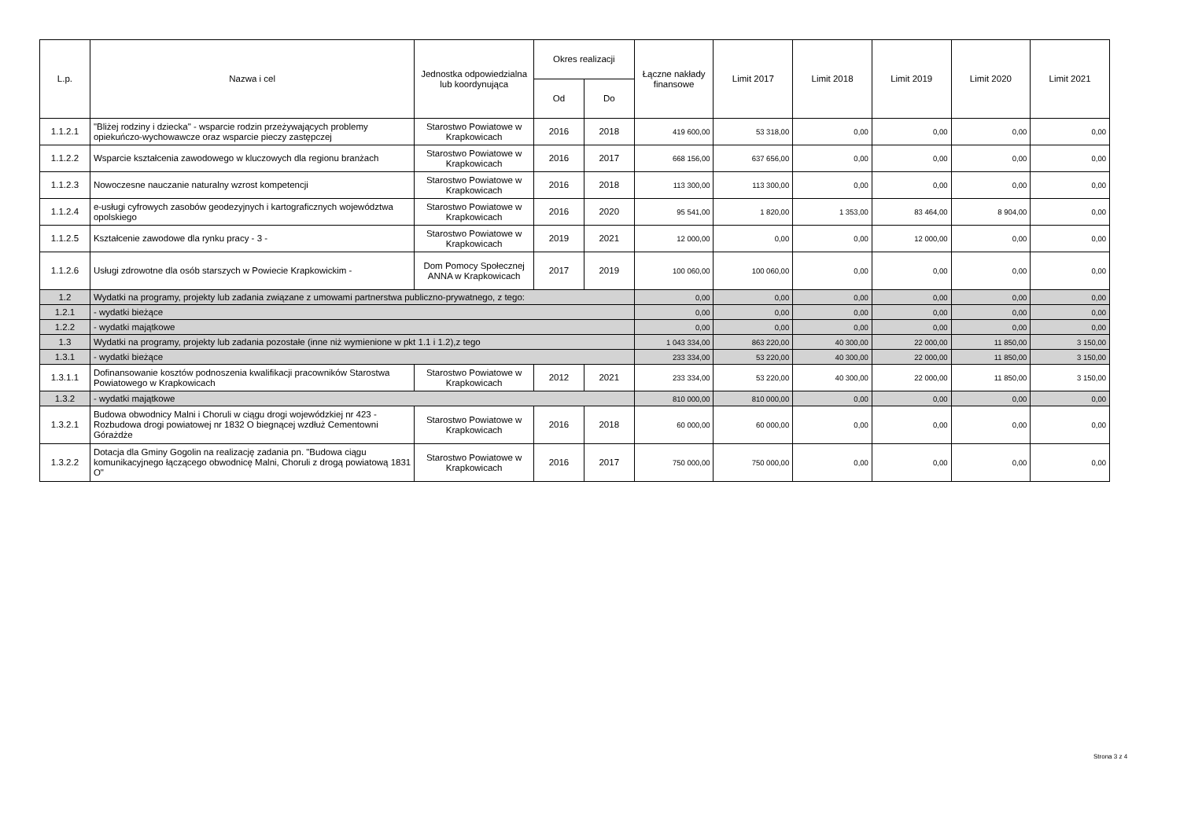| L.p. | Nazwa i cel | Jednostka odpowiedzialna lub koordynująca | Okres realizacji | | Łączne nakłady finansowe | Limit 2017 | Limit 2018 | Limit 2019 | Limit 2020 | Limit 2021 |
| --- | --- | --- | --- | --- | --- | --- | --- | --- | --- | --- |
| | | | Od | Do | | | | | | |
| 1.1.2.1 | "Bliżej rodziny i dziecka" - wsparcie rodzin przeżywających problemy opiekuńczo-wychowawcze oraz wsparcie pieczy zastępczej | Starostwo Powiatowe w Krapkowicach | 2016 | 2018 | 419 600,00 | 53 318,00 | 0,00 | 0,00 | 0,00 | 0,00 |
| 1.1.2.2 | Wsparcie kształcenia zawodowego w kluczowych dla regionu branżach | Starostwo Powiatowe w Krapkowicach | 2016 | 2017 | 668 156,00 | 637 656,00 | 0,00 | 0,00 | 0,00 | 0,00 |
| 1.1.2.3 | Nowoczesne nauczanie naturalny wzrost kompetencji | Starostwo Powiatowe w Krapkowicach | 2016 | 2018 | 113 300,00 | 113 300,00 | 0,00 | 0,00 | 0,00 | 0,00 |
| 1.1.2.4 | e-usługi cyfrowych zasobów geodezyjnych i kartograficznych województwa opolskiego | Starostwo Powiatowe w Krapkowicach | 2016 | 2020 | 95 541,00 | 1 820,00 | 1 353,00 | 83 464,00 | 8 904,00 | 0,00 |
| 1.1.2.5 | Kształcenie zawodowe dla rynku pracy - 3 - | Starostwo Powiatowe w Krapkowicach | 2019 | 2021 | 12 000,00 | 0,00 | 0,00 | 12 000,00 | 0,00 | 0,00 |
| 1.1.2.6 | Usługi zdrowotne dla osób starszych w Powiecie Krapkowickim - | Dom Pomocy Społecznej ANNA w Krapkowicach | 2017 | 2019 | 100 060,00 | 100 060,00 | 0,00 | 0,00 | 0,00 | 0,00 |
| 1.2 | Wydatki na programy, projekty lub zadania związane z umowami partnerstwa publiczno-prywatnego, z tego: | | | | 0,00 | 0,00 | 0,00 | 0,00 | 0,00 | 0,00 |
| 1.2.1 | - wydatki bieżące | | | | 0,00 | 0,00 | 0,00 | 0,00 | 0,00 | 0,00 |
| 1.2.2 | - wydatki majątkowe | | | | 0,00 | 0,00 | 0,00 | 0,00 | 0,00 | 0,00 |
| 1.3 | Wydatki na programy, projekty lub zadania pozostałe (inne niż wymienione w pkt 1.1 i 1.2),z tego | | | | 1 043 334,00 | 863 220,00 | 40 300,00 | 22 000,00 | 11 850,00 | 3 150,00 |
| 1.3.1 | - wydatki bieżące | | | | 233 334,00 | 53 220,00 | 40 300,00 | 22 000,00 | 11 850,00 | 3 150,00 |
| 1.3.1.1 | Dofinansowanie kosztów podnoszenia kwalifikacji pracowników Starostwa Powiatowego w Krapkowicach | Starostwo Powiatowe w Krapkowicach | 2012 | 2021 | 233 334,00 | 53 220,00 | 40 300,00 | 22 000,00 | 11 850,00 | 3 150,00 |
| 1.3.2 | - wydatki majątkowe | | | | 810 000,00 | 810 000,00 | 0,00 | 0,00 | 0,00 | 0,00 |
| 1.3.2.1 | Budowa obwodnicy Malni i Choruli w ciągu drogi wojewódzkiej nr 423 - Rozbudowa drogi powiatowej nr 1832 O biegnącej wzdłuż Cementowni Górażdże | Starostwo Powiatowe w Krapkowicach | 2016 | 2018 | 60 000,00 | 60 000,00 | 0,00 | 0,00 | 0,00 | 0,00 |
| 1.3.2.2 | Dotacja dla Gminy Gogolin na realizację zadania pn. "Budowa ciągu komunikacyjnego łączącego obwodnicę Malni, Choruli z drogą powiatową 1831 O" | Starostwo Powiatowe w Krapkowicach | 2016 | 2017 | 750 000,00 | 750 000,00 | 0,00 | 0,00 | 0,00 | 0,00 |
Strona 3 z 4